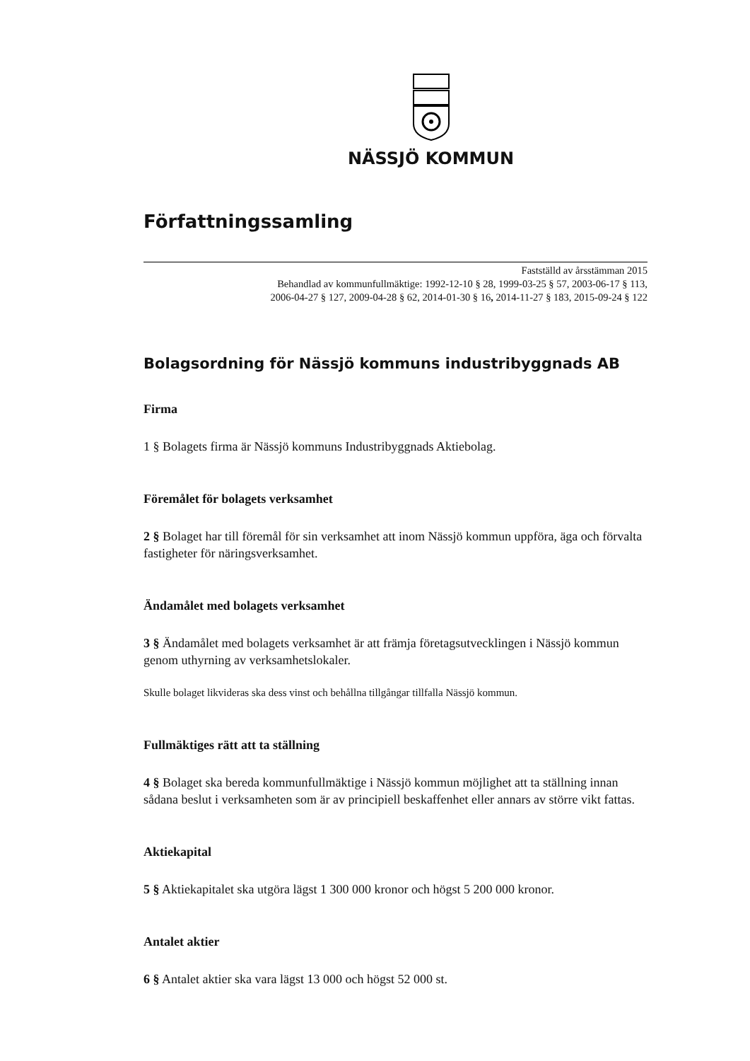NÄSSJÖ KOMMUN
Författningssamling
Fastställd av årsstämman 2015
Behandlad av kommunfullmäktige: 1992-12-10 § 28, 1999-03-25 § 57, 2003-06-17 § 113,
2006-04-27 § 127, 2009-04-28 § 62, 2014-01-30 § 16, 2014-11-27 § 183, 2015-09-24 § 122
Bolagsordning för Nässjö kommuns industribyggnads AB
Firma
1 § Bolagets firma är Nässjö kommuns Industribyggnads Aktiebolag.
Föremålet för bolagets verksamhet
2 § Bolaget har till föremål för sin verksamhet att inom Nässjö kommun uppföra, äga och förvalta fastigheter för näringsverksamhet.
Ändamålet med bolagets verksamhet
3 § Ändamålet med bolagets verksamhet är att främja företagsutvecklingen i Nässjö kommun genom uthyrning av verksamhetslokaler.
Skulle bolaget likvideras ska dess vinst och behållna tillgångar tillfalla Nässjö kommun.
Fullmäktiges rätt att ta ställning
4 § Bolaget ska bereda kommunfullmäktige i Nässjö kommun möjlighet att ta ställning innan sådana beslut i verksamheten som är av principiell beskaffenhet eller annars av större vikt fattas.
Aktiekapital
5 § Aktiekapitalet ska utgöra lägst 1 300 000 kronor och högst 5 200 000 kronor.
Antalet aktier
6 § Antalet aktier ska vara lägst 13 000 och högst 52 000 st.